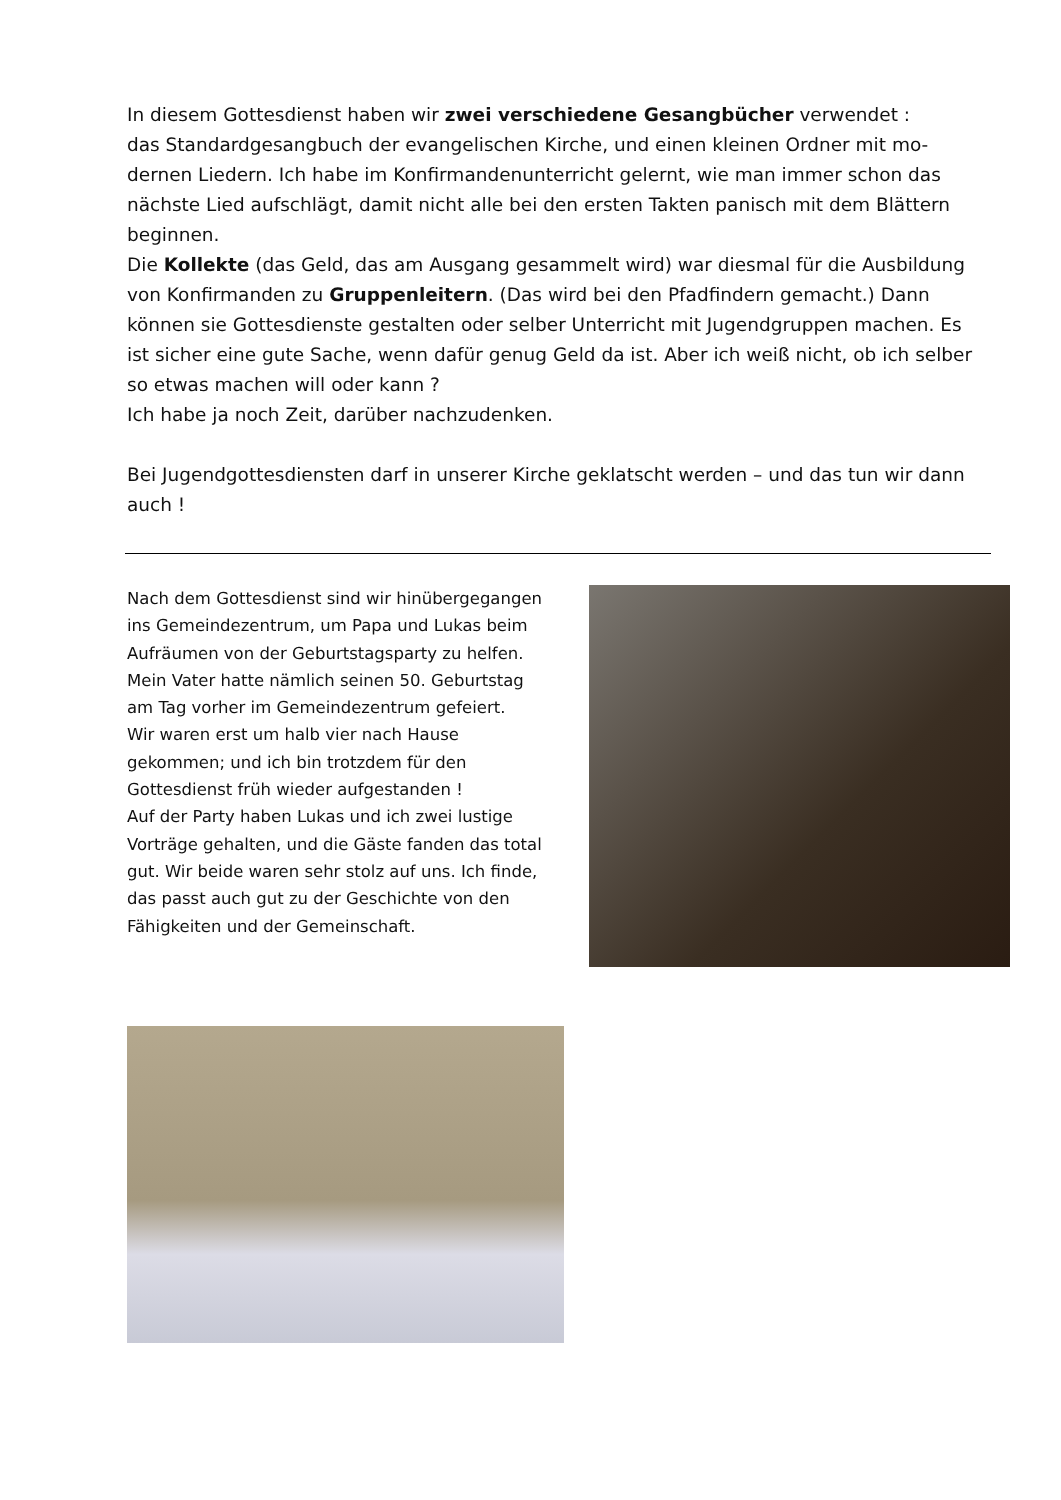In diesem Gottesdienst haben wir zwei verschiedene Gesangbücher verwendet :
das Standardgesangbuch der evangelischen Kirche, und einen kleinen Ordner mit mo-dernen Liedern. Ich habe im Konfirmandenunterricht gelernt, wie man immer schon das nächste Lied aufschlägt, damit nicht alle bei den ersten Takten panisch mit dem Blättern beginnen.
Die Kollekte (das Geld, das am Ausgang gesammelt wird) war diesmal für die Ausbildung von Konfirmanden zu Gruppenleitern. (Das wird bei den Pfadfindern gemacht.) Dann können sie Gottesdienste gestalten oder selber Unterricht mit Jugendgruppen machen. Es ist sicher eine gute Sache, wenn dafür genug Geld da ist. Aber ich weiß nicht, ob ich selber so etwas machen will oder kann ?
Ich habe ja noch Zeit, darüber nachzudenken.
Bei Jugendgottesdiensten darf in unserer Kirche geklatscht werden – und das tun wir dann auch !
Nach dem Gottesdienst sind wir hinübergegangen ins Gemeindezentrum, um Papa und Lukas beim Aufräumen von der Geburtstagsparty zu helfen. Mein Vater hatte nämlich seinen 50. Geburtstag am Tag vorher im Gemeindezentrum gefeiert.
Wir waren erst um halb vier nach Hause gekommen; und ich bin trotzdem für den Gottesdienst früh wieder aufgestanden !
Auf der Party haben Lukas und ich zwei lustige Vorträge gehalten, und die Gäste fanden das total gut. Wir beide waren sehr stolz auf uns. Ich finde, das passt auch gut zu der Geschichte von den Fähigkeiten und der Gemeinschaft.